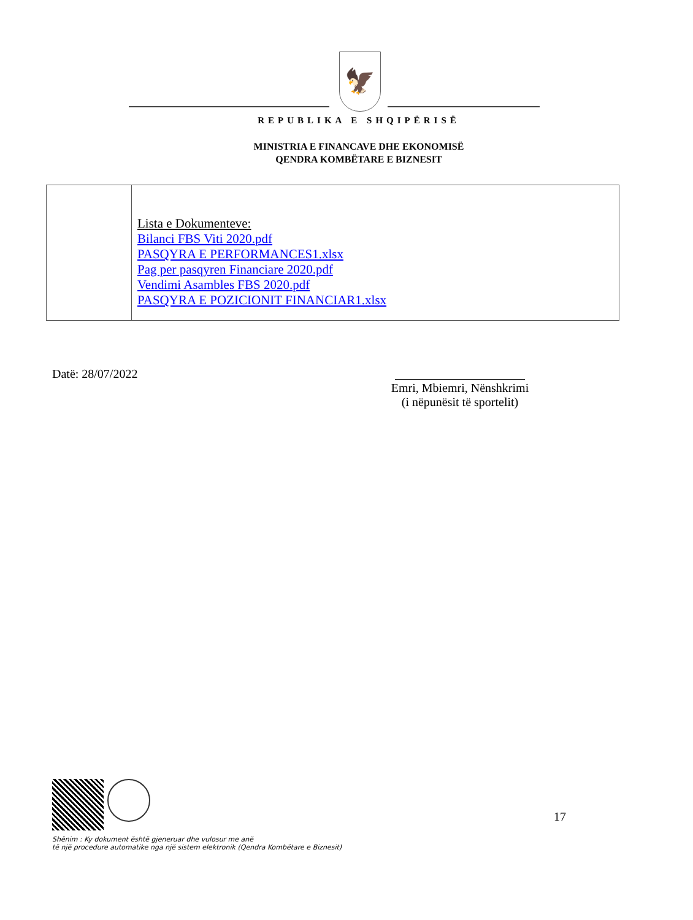🦅
REPUBLIKA E SHQIPËRISË
MINISTRIA E FINANCAVE DHE EKONOMISË
QENDRA KOMBËTARE E BIZNESIT
| | Lista e Dokumenteve: Bilanci FBS Viti 2020.pdf PASQYRA E PERFORMANCES1.xlsx Pag per pasqyren Financiare 2020.pdf Vendimi Asambles FBS 2020.pdf PASQYRA E POZICIONIT FINANCIAR1.xlsx |
Datë: 28/07/2022
Emri, Mbiemri, Nënshkrimi
(i nëpunësit të sportelit)
Shënim : Ky dokument është gjeneruar dhe vulosur me anë
të një procedure automatike nga një sistem elektronik (Qendra Kombëtare e Biznesit)
17